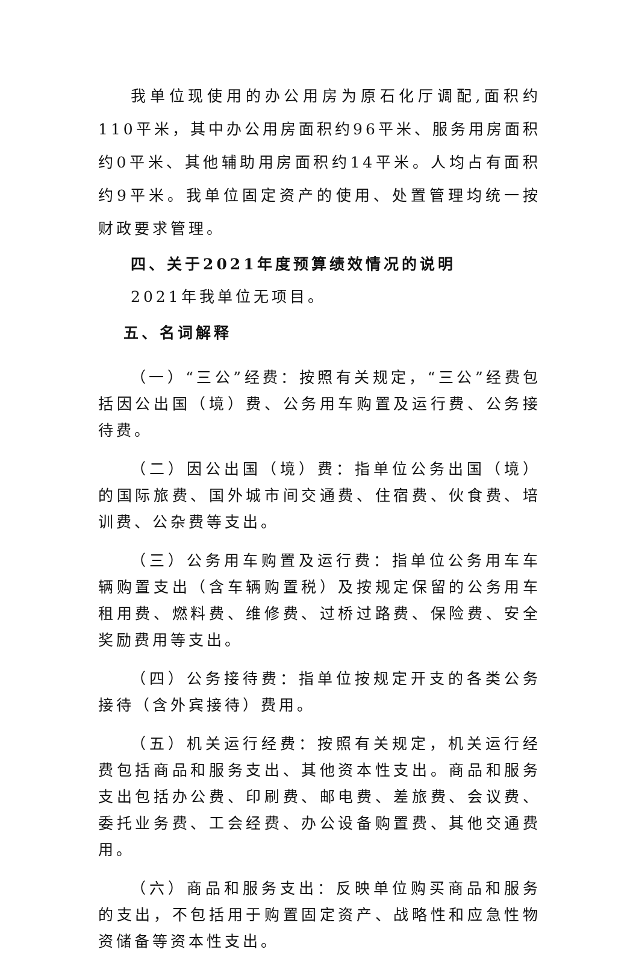我单位现使用的办公用房为原石化厅调配,面积约110平米，其中办公用房面积约96平米、服务用房面积约0平米、其他辅助用房面积约14平米。人均占有面积约9平米。我单位固定资产的使用、处置管理均统一按财政要求管理。
四、关于2021年度预算绩效情况的说明
2021年我单位无项目。
五、名词解释
（一）“三公”经费：按照有关规定，“三公”经费包括因公出国（境）费、公务用车购置及运行费、公务接待费。
（二）因公出国（境）费：指单位公务出国（境）的国际旅费、国外城市间交通费、住宿费、伙食费、培训费、公杂费等支出。
（三）公务用车购置及运行费：指单位公务用车车辆购置支出（含车辆购置税）及按规定保留的公务用车租用费、燃料费、维修费、过桥过路费、保险费、安全奖励费用等支出。
（四）公务接待费：指单位按规定开支的各类公务接待（含外宾接待）费用。
（五）机关运行经费：按照有关规定，机关运行经费包括商品和服务支出、其他资本性支出。商品和服务支出包括办公费、印刷费、邮电费、差旅费、会议费、委托业务费、工会经费、办公设备购置费、其他交通费用。
（六）商品和服务支出：反映单位购买商品和服务的支出，不包括用于购置固定资产、战略性和应急性物资储备等资本性支出。